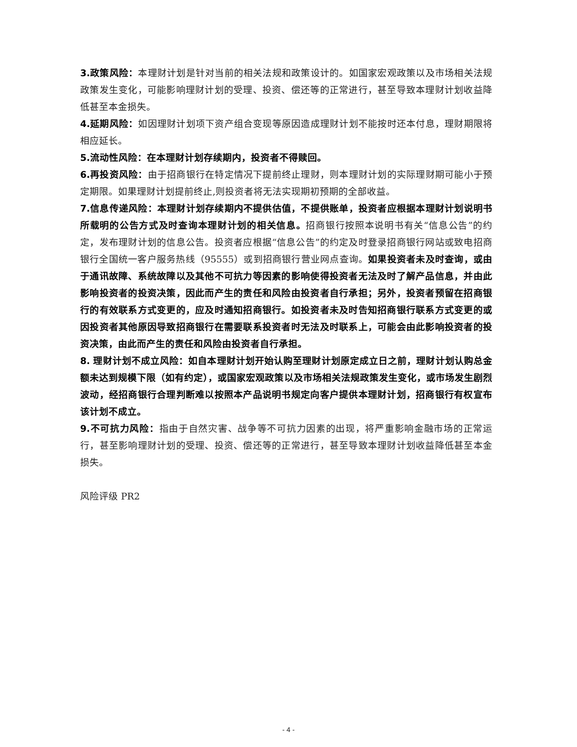3.政策风险：本理财计划是针对当前的相关法规和政策设计的。如国家宏观政策以及市场相关法规政策发生变化，可能影响理财计划的受理、投资、偿还等的正常进行，甚至导致本理财计划收益降低甚至本金损失。
4.延期风险：如因理财计划项下资产组合变现等原因造成理财计划不能按时还本付息，理财期限将相应延长。
5.流动性风险：在本理财计划存续期内，投资者不得赎回。
6.再投资风险：由于招商银行在特定情况下提前终止理财，则本理财计划的实际理财期可能小于预定期限。如果理财计划提前终止,则投资者将无法实现期初预期的全部收益。
7.信息传递风险：本理财计划存续期内不提供估值，不提供账单，投资者应根据本理财计划说明书所载明的公告方式及时查询本理财计划的相关信息。招商银行按照本说明书有关“信息公告”的约定，发布理财计划的信息公告。投资者应根据“信息公告”的约定及时登录招商银行网站或致电招商银行全国统一客户服务热线（95555）或到招商银行营业网点查询。如果投资者未及时查询，或由于通讯故障、系统故障以及其他不可抗力等因素的影响使得投资者无法及时了解产品信息，并由此影响投资者的投资决策，因此而产生的责任和风险由投资者自行承担；另外，投资者预留在招商银行的有效联系方式变更的，应及时通知招商银行。如投资者未及时告知招商银行联系方式变更的或因投资者其他原因导致招商银行在需要联系投资者时无法及时联系上，可能会由此影响投资者的投资决策，由此而产生的责任和风险由投资者自行承担。
8. 理财计划不成立风险：如自本理财计划开始认购至理财计划原定成立日之前，理财计划认购总金额未达到规模下限（如有约定），或国家宏观政策以及市场相关法规政策发生变化，或市场发生剧烈波动，经招商银行合理判断难以按照本产品说明书规定向客户提供本理财计划，招商银行有权宣布该计划不成立。
9.不可抗力风险：指由于自然灾害、战争等不可抗力因素的出现，将严重影响金融市场的正常运行，甚至影响理财计划的受理、投资、偿还等的正常进行，甚至导致本理财计划收益降低甚至本金损失。
风险评级 PR2
- 4 -